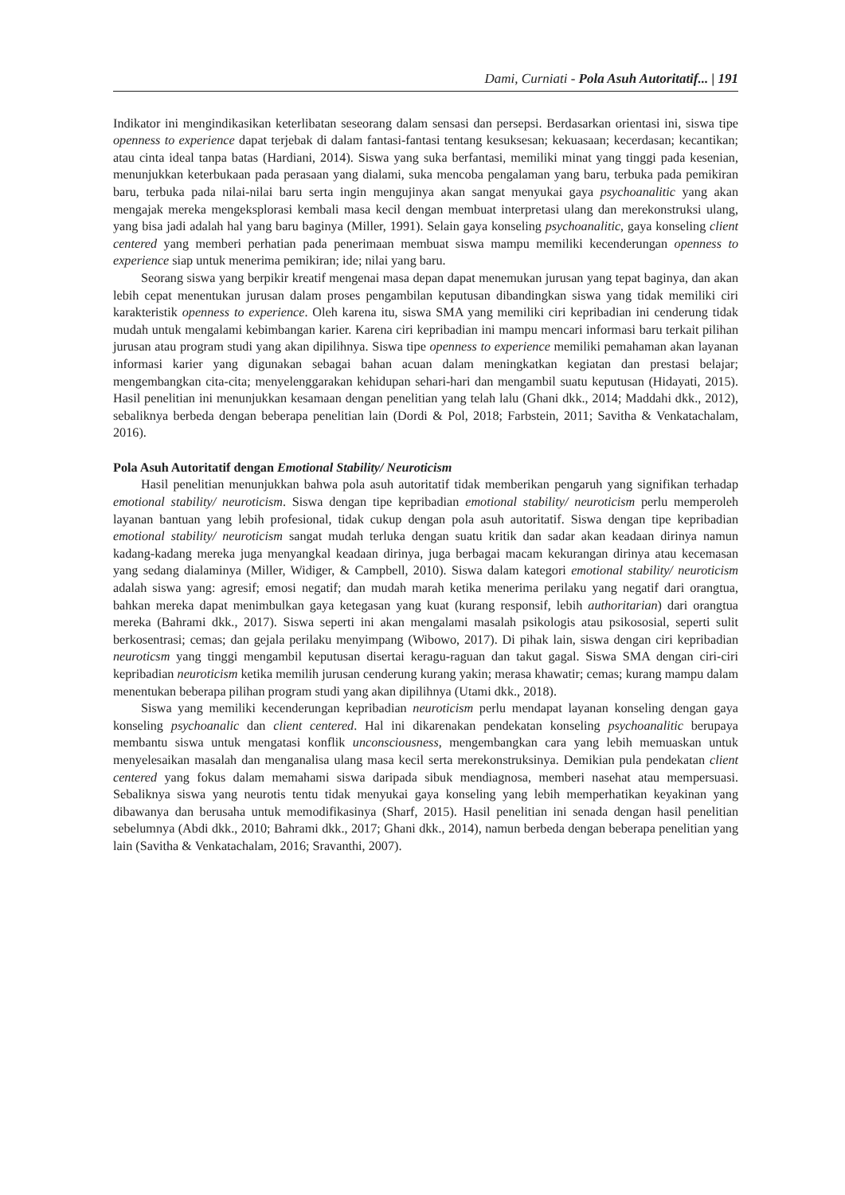Dami, Curniati - Pola Asuh Autoritatif... | 191
Indikator ini mengindikasikan keterlibatan seseorang dalam sensasi dan persepsi. Berdasarkan orientasi ini, siswa tipe openness to experience dapat terjebak di dalam fantasi-fantasi tentang kesuksesan; kekuasaan; kecerdasan; kecantikan; atau cinta ideal tanpa batas (Hardiani, 2014). Siswa yang suka berfantasi, memiliki minat yang tinggi pada kesenian, menunjukkan keterbukaan pada perasaan yang dialami, suka mencoba pengalaman yang baru, terbuka pada pemikiran baru, terbuka pada nilai-nilai baru serta ingin mengujinya akan sangat menyukai gaya psychoanalitic yang akan mengajak mereka mengeksplorasi kembali masa kecil dengan membuat interpretasi ulang dan merekonstruksi ulang, yang bisa jadi adalah hal yang baru baginya (Miller, 1991). Selain gaya konseling psychoanalitic, gaya konseling client centered yang memberi perhatian pada penerimaan membuat siswa mampu memiliki kecenderungan openness to experience siap untuk menerima pemikiran; ide; nilai yang baru.
Seorang siswa yang berpikir kreatif mengenai masa depan dapat menemukan jurusan yang tepat baginya, dan akan lebih cepat menentukan jurusan dalam proses pengambilan keputusan dibandingkan siswa yang tidak memiliki ciri karakteristik openness to experience. Oleh karena itu, siswa SMA yang memiliki ciri kepribadian ini cenderung tidak mudah untuk mengalami kebimbangan karier. Karena ciri kepribadian ini mampu mencari informasi baru terkait pilihan jurusan atau program studi yang akan dipilihnya. Siswa tipe openness to experience memiliki pemahaman akan layanan informasi karier yang digunakan sebagai bahan acuan dalam meningkatkan kegiatan dan prestasi belajar; mengembangkan cita-cita; menyelenggarakan kehidupan sehari-hari dan mengambil suatu keputusan (Hidayati, 2015). Hasil penelitian ini menunjukkan kesamaan dengan penelitian yang telah lalu (Ghani dkk., 2014; Maddahi dkk., 2012), sebaliknya berbeda dengan beberapa penelitian lain (Dordi & Pol, 2018; Farbstein, 2011; Savitha & Venkatachalam, 2016).
Pola Asuh Autoritatif dengan Emotional Stability/ Neuroticism
Hasil penelitian menunjukkan bahwa pola asuh autoritatif tidak memberikan pengaruh yang signifikan terhadap emotional stability/ neuroticism. Siswa dengan tipe kepribadian emotional stability/ neuroticism perlu memperoleh layanan bantuan yang lebih profesional, tidak cukup dengan pola asuh autoritatif. Siswa dengan tipe kepribadian emotional stability/ neuroticism sangat mudah terluka dengan suatu kritik dan sadar akan keadaan dirinya namun kadang-kadang mereka juga menyangkal keadaan dirinya, juga berbagai macam kekurangan dirinya atau kecemasan yang sedang dialaminya (Miller, Widiger, & Campbell, 2010). Siswa dalam kategori emotional stability/ neuroticism adalah siswa yang: agresif; emosi negatif; dan mudah marah ketika menerima perilaku yang negatif dari orangtua, bahkan mereka dapat menimbulkan gaya ketegasan yang kuat (kurang responsif, lebih authoritarian) dari orangtua mereka (Bahrami dkk., 2017). Siswa seperti ini akan mengalami masalah psikologis atau psikososial, seperti sulit berkosentrasi; cemas; dan gejala perilaku menyimpang (Wibowo, 2017). Di pihak lain, siswa dengan ciri kepribadian neuroticsm yang tinggi mengambil keputusan disertai keragu-raguan dan takut gagal. Siswa SMA dengan ciri-ciri kepribadian neuroticism ketika memilih jurusan cenderung kurang yakin; merasa khawatir; cemas; kurang mampu dalam menentukan beberapa pilihan program studi yang akan dipilihnya (Utami dkk., 2018).
Siswa yang memiliki kecenderungan kepribadian neuroticism perlu mendapat layanan konseling dengan gaya konseling psychoanalic dan client centered. Hal ini dikarenakan pendekatan konseling psychoanalitic berupaya membantu siswa untuk mengatasi konflik unconsciousness, mengembangkan cara yang lebih memuaskan untuk menyelesaikan masalah dan menganalisa ulang masa kecil serta merekonstruksinya. Demikian pula pendekatan client centered yang fokus dalam memahami siswa daripada sibuk mendiagnosa, memberi nasehat atau mempersuasi. Sebaliknya siswa yang neurotis tentu tidak menyukai gaya konseling yang lebih memperhatikan keyakinan yang dibawanya dan berusaha untuk memodifikasinya (Sharf, 2015). Hasil penelitian ini senada dengan hasil penelitian sebelumnya (Abdi dkk., 2010; Bahrami dkk., 2017; Ghani dkk., 2014), namun berbeda dengan beberapa penelitian yang lain (Savitha & Venkatachalam, 2016; Sravanthi, 2007).